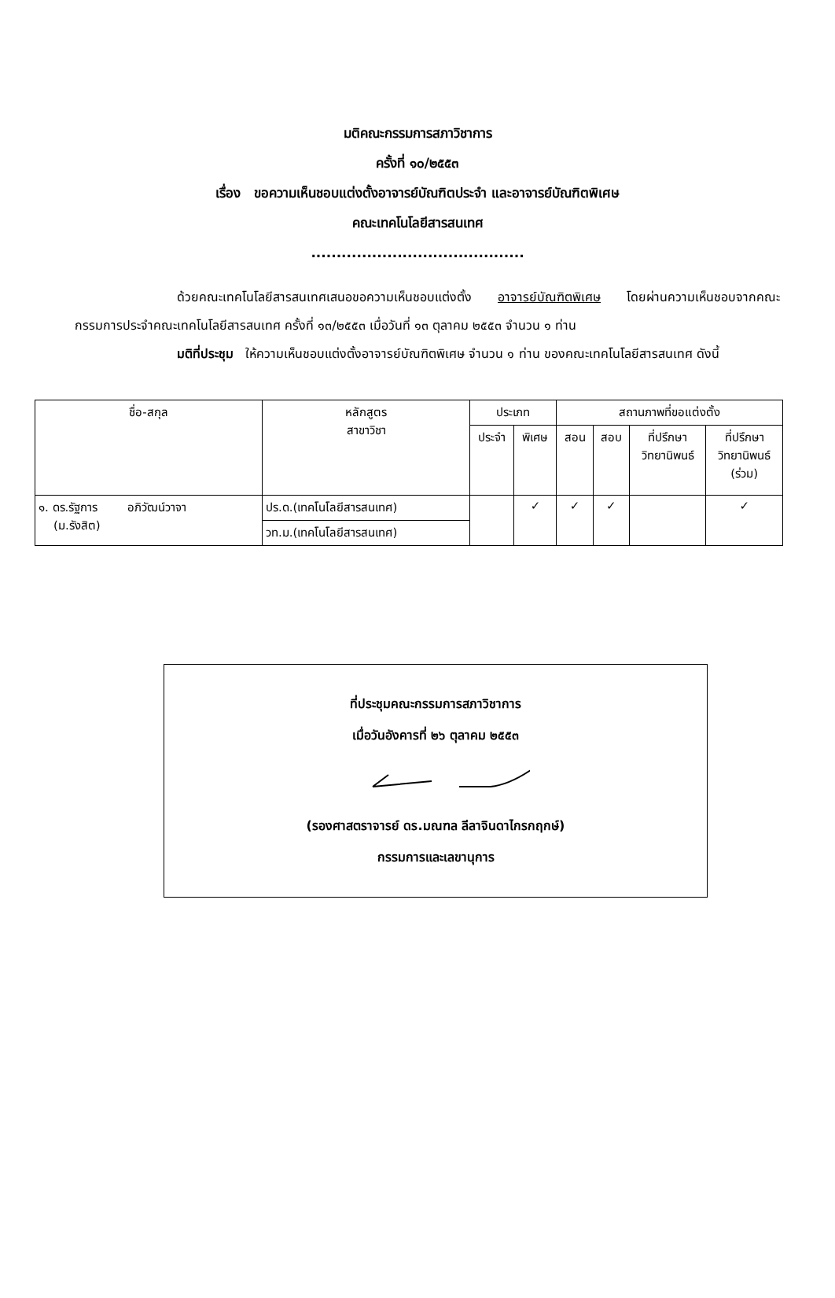มติคณะกรรมการสภาวิชาการ
ครั้งที่ ๑๐/๒๕๕๓
เรื่อง ขอความเห็นชอบแต่งตั้งอาจารย์บัณฑิตประจำ และอาจารย์บัณฑิตพิเศษ
คณะเทคโนโลยีสารสนเทศ
..........................................
ด้วยคณะเทคโนโลยีสารสนเทศเสนอขอความเห็นชอบแต่งตั้ง อาจารย์บัณฑิตพิเศษ โดยผ่านความเห็นชอบจากคณะกรรมการประจำคณะเทคโนโลยีสารสนเทศ ครั้งที่ ๑๓/๒๕๕๓ เมื่อวันที่ ๑๓ ตุลาคม ๒๕๕๓ จำนวน ๑ ท่าน
มติที่ประชุม ให้ความเห็นชอบแต่งตั้งอาจารย์บัณฑิตพิเศษ จำนวน ๑ ท่าน ของคณะเทคโนโลยีสารสนเทศ ดังนี้
| ชื่อ-สกุล | หลักสูตร สาขาวิชา | ประเภท | | สถานภาพที่ขอแต่งตั้ง | | | |
| --- | --- | --- | --- | --- | --- | --- | --- |
| | | ประจำ | พิเศษ | สอน | สอบ | ที่ปรึกษา วิทยานิพนธ์ | ที่ปรึกษา วิทยานิพนธ์ (ร่วม) |
| ๑. ดร.รัฐการ อภิวัฒน์วาจา (ม.รังสิต) | ปร.ด.(เทคโนโลยีสารสนเทศ) | | ✓ | ✓ | ✓ | | ✓ |
| | วท.ม.(เทคโนโลยีสารสนเทศ) | | | | | | |
ที่ประชุมคณะกรรมการสภาวิชาการ
เมื่อวันอังคารที่ ๒๖ ตุลาคม ๒๕๕๓
(รองศาสตราจารย์ ดร.มณฑล ลีลาจินดาไกรกฤกษ์)
กรรมการและเลขานุการ